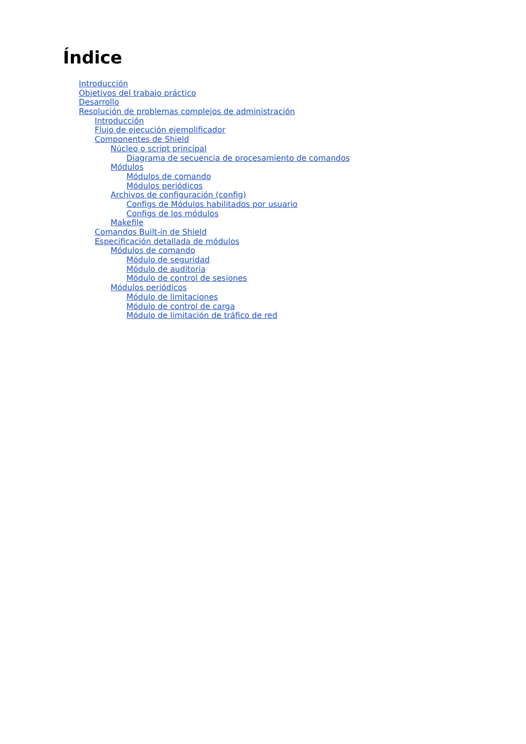Índice
Introducción
Objetivos del trabajo práctico
Desarrollo
Resolución de problemas complejos de administración
Introducción
Flujo de ejecución ejemplificador
Componentes de Shield
Núcleo o script principal
Diagrama de secuencia de procesamiento de comandos
Módulos
Módulos de comando
Módulos periódicos
Archivos de configuración (config)
Configs de Módulos habilitados por usuario
Configs de los módulos
Makefile
Comandos Built-in de Shield
Especificación detallada de módulos
Módulos de comando
Módulo de seguridad
Módulo de auditoria
Módulo de control de sesiones
Módulos periódicos
Módulo de limitaciones
Módulo de control de carga
Módulo de limitación de tráfico de red